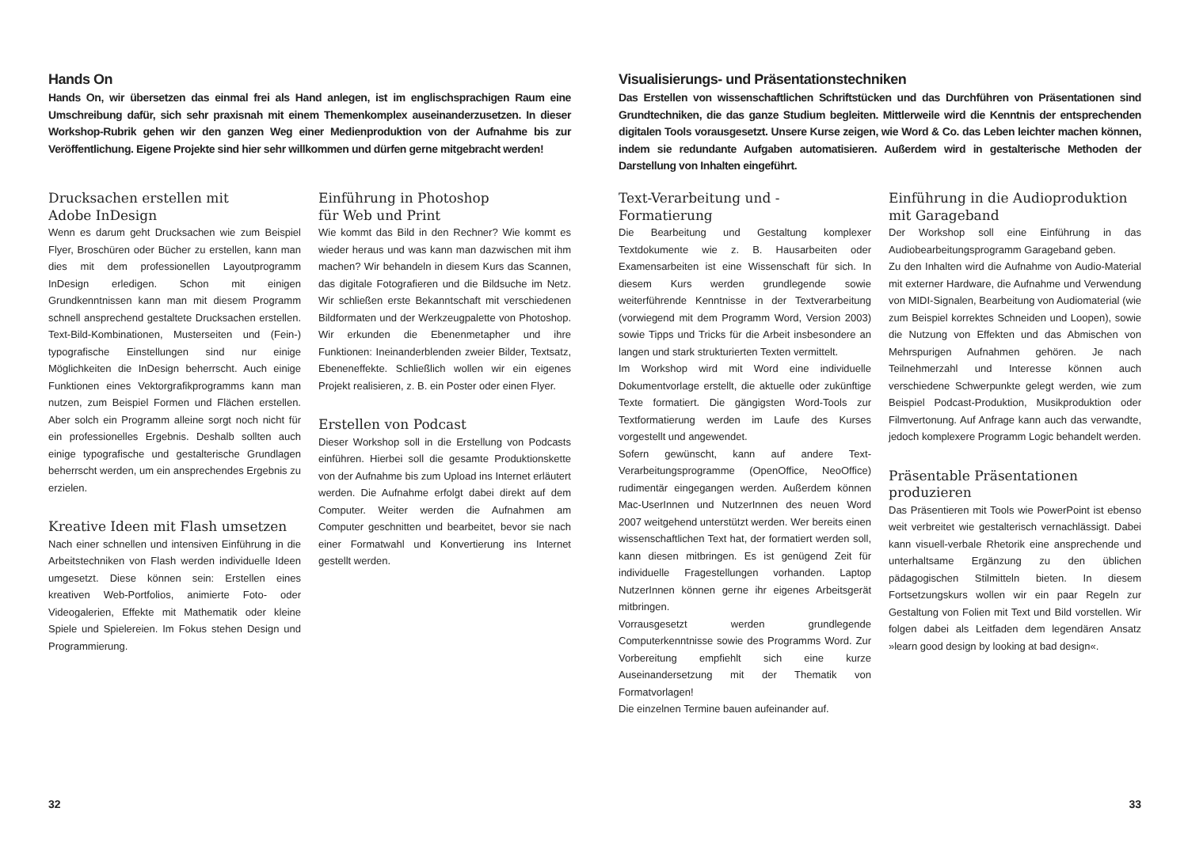Hands On
Hands On, wir übersetzen das einmal frei als Hand anlegen, ist im englischsprachigen Raum eine Umschreibung dafür, sich sehr praxisnah mit einem Themenkomplex auseinanderzusetzen. In dieser Workshop-Rubrik gehen wir den ganzen Weg einer Medienproduktion von der Aufnahme bis zur Veröffentlichung. Eigene Projekte sind hier sehr willkommen und dürfen gerne mitgebracht werden!
Drucksachen erstellen mit
Adobe InDesign
Wenn es darum geht Drucksachen wie zum Beispiel Flyer, Broschüren oder Bücher zu erstellen, kann man dies mit dem professionellen Layoutprogramm InDesign erledigen. Schon mit einigen Grundkenntnissen kann man mit diesem Programm schnell ansprechend gestaltete Drucksachen erstellen. Text-Bild-Kombinationen, Musterseiten und (Fein-) typografische Einstellungen sind nur einige Möglichkeiten die InDesign beherrscht. Auch einige Funktionen eines Vektorgrafikprogramms kann man nutzen, zum Beispiel Formen und Flächen erstellen. Aber solch ein Programm alleine sorgt noch nicht für ein professionelles Ergebnis. Deshalb sollten auch einige typografische und gestalterische Grundlagen beherrscht werden, um ein ansprechendes Ergebnis zu erzielen.
Kreative Ideen mit Flash umsetzen
Nach einer schnellen und intensiven Einführung in die Arbeitstechniken von Flash werden individuelle Ideen umgesetzt. Diese können sein: Erstellen eines kreativen Web-Portfolios, animierte Foto- oder Videogalerien, Effekte mit Mathematik oder kleine Spiele und Spielereien. Im Fokus stehen Design und Programmierung.
Einführung in Photoshop
für Web und Print
Wie kommt das Bild in den Rechner? Wie kommt es wieder heraus und was kann man dazwischen mit ihm machen? Wir behandeln in diesem Kurs das Scannen, das digitale Fotografieren und die Bildsuche im Netz. Wir schließen erste Bekanntschaft mit verschiedenen Bildformaten und der Werkzeugpalette von Photoshop. Wir erkunden die Ebenenmetapher und ihre Funktionen: Ineinanderblenden zweier Bilder, Textsatz, Ebeneneffekte. Schließlich wollen wir ein eigenes Projekt realisieren, z. B. ein Poster oder einen Flyer.
Erstellen von Podcast
Dieser Workshop soll in die Erstellung von Podcasts einführen. Hierbei soll die gesamte Produktionskette von der Aufnahme bis zum Upload ins Internet erläutert werden. Die Aufnahme erfolgt dabei direkt auf dem Computer. Weiter werden die Aufnahmen am Computer geschnitten und bearbeitet, bevor sie nach einer Formatwahl und Konvertierung ins Internet gestellt werden.
32
Visualisierungs- und Präsentationstechniken
Das Erstellen von wissenschaftlichen Schriftstücken und das Durchführen von Präsentationen sind Grundtechniken, die das ganze Studium begleiten. Mittlerweile wird die Kenntnis der entsprechenden digitalen Tools vorausgesetzt. Unsere Kurse zeigen, wie Word & Co. das Leben leichter machen können, indem sie redundante Aufgaben automatisieren. Außerdem wird in gestalterische Methoden der Darstellung von Inhalten eingeführt.
Text-Verarbeitung und -Formatierung
Die Bearbeitung und Gestaltung komplexer Textdokumente wie z. B. Hausarbeiten oder Examensarbeiten ist eine Wissenschaft für sich. In diesem Kurs werden grundlegende sowie weiterführende Kenntnisse in der Textverarbeitung (vorwiegend mit dem Programm Word, Version 2003) sowie Tipps und Tricks für die Arbeit insbesondere an langen und stark strukturierten Texten vermittelt.
Im Workshop wird mit Word eine individuelle Dokumentvorlage erstellt, die aktuelle oder zukünftige Texte formatiert. Die gängigsten Word-Tools zur Textformatierung werden im Laufe des Kurses vorgestellt und angewendet.
Sofern gewünscht, kann auf andere Text-Verarbeitungsprogramme (OpenOffice, NeoOffice) rudimentär eingegangen werden. Außerdem können Mac-UserInnen und NutzerInnen des neuen Word 2007 weitgehend unterstützt werden. Wer bereits einen wissenschaftlichen Text hat, der formatiert werden soll, kann diesen mitbringen. Es ist genügend Zeit für individuelle Fragestellungen vorhanden. Laptop NutzerInnen können gerne ihr eigenes Arbeitsgerät mitbringen.
Vorrausgesetzt werden grundlegende Computerkenntnisse sowie des Programms Word. Zur Vorbereitung empfiehlt sich eine kurze Auseinandersetzung mit der Thematik von Formatvorlagen!
Die einzelnen Termine bauen aufeinander auf.
Einführung in die Audioproduktion
mit Garageband
Der Workshop soll eine Einführung in das Audiobearbeitungsprogramm Garageband geben.
Zu den Inhalten wird die Aufnahme von Audio-Material mit externer Hardware, die Aufnahme und Verwendung von MIDI-Signalen, Bearbeitung von Audiomaterial (wie zum Beispiel korrektes Schneiden und Loopen), sowie die Nutzung von Effekten und das Abmischen von Mehrspurigen Aufnahmen gehören. Je nach Teilnehmerzahl und Interesse können auch verschiedene Schwerpunkte gelegt werden, wie zum Beispiel Podcast-Produktion, Musikproduktion oder Filmvertonung. Auf Anfrage kann auch das verwandte, jedoch komplexere Programm Logic behandelt werden.
Präsentable Präsentationen
produzieren
Das Präsentieren mit Tools wie PowerPoint ist ebenso weit verbreitet wie gestalterisch vernachlässigt. Dabei kann visuell-verbale Rhetorik eine ansprechende und unterhaltsame Ergänzung zu den üblichen pädagogischen Stilmitteln bieten. In diesem Fortsetzungskurs wollen wir ein paar Regeln zur Gestaltung von Folien mit Text und Bild vorstellen. Wir folgen dabei als Leitfaden dem legendären Ansatz »learn good design by looking at bad design«.
33